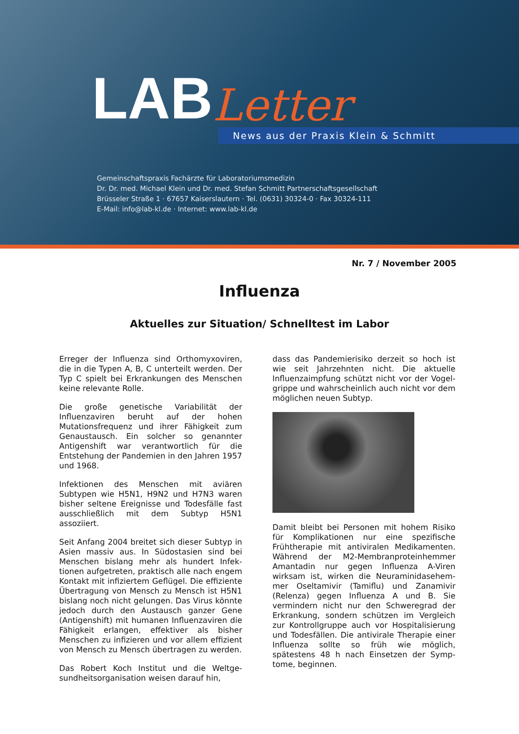LAB Letter
News aus der Praxis Klein & Schmitt
Gemeinschaftspraxis Fachärzte für Laboratoriumsmedizin
Dr. Dr. med. Michael Klein und Dr. med. Stefan Schmitt Partnerschaftsgesellschaft
Brüsseler Straße 1 · 67657 Kaiserslautern · Tel. (0631) 30324-0 · Fax 30324-111
E-Mail: info@lab-kl.de · Internet: www.lab-kl.de
Nr. 7 / November 2005
Influenza
Aktuelles zur Situation/ Schnelltest im Labor
Erreger der Influenza sind Orthomyxoviren, die in die Typen A, B, C unterteilt werden. Der Typ C spielt bei Erkrankungen des Menschen keine relevante Rolle.
Die große genetische Variabilität der Influenzaviren beruht auf der hohen Mutationsfrequenz und ihrer Fähigkeit zum Genaustausch. Ein solcher so genannter Antigenshift war verantwortlich für die Entstehung der Pandemien in den Jahren 1957 und 1968.
Infektionen des Menschen mit aviären Subtypen wie H5N1, H9N2 und H7N3 waren bisher seltene Ereignisse und Todesfälle fast ausschließlich mit dem Subtyp H5N1 assoziiert.
Seit Anfang 2004 breitet sich dieser Subtyp in Asien massiv aus. In Südostasien sind bei Menschen bislang mehr als hundert Infek-tionen aufgetreten, praktisch alle nach engem Kontakt mit infiziertem Geflügel. Die effiziente Übertragung von Mensch zu Mensch ist H5N1 bislang noch nicht gelungen. Das Virus könnte jedoch durch den Austausch ganzer Gene (Antigenshift) mit humanen Influenzaviren die Fähigkeit erlangen, effektiver als bisher Menschen zu infizieren und vor allem effizient von Mensch zu Mensch übertragen zu werden.
Das Robert Koch Institut und die Weltge-sundheitsorganisation weisen darauf hin,
dass das Pandemierisiko derzeit so hoch ist wie seit Jahrzehnten nicht. Die aktuelle Influenzaimpfung schützt nicht vor der Vogel-grippe und wahrscheinlich auch nicht vor dem möglichen neuen Subtyp.
Damit bleibt bei Personen mit hohem Risiko für Komplikationen nur eine spezifische Frühtherapie mit antiviralen Medikamenten. Während der M2-Membranproteinhemmer Amantadin nur gegen Influenza A-Viren wirksam ist, wirken die Neuraminidasehem-mer Oseltamivir (Tamiflu) und Zanamivir (Relenza) gegen Influenza A und B. Sie vermindern nicht nur den Schweregrad der Erkrankung, sondern schützen im Vergleich zur Kontrollgruppe auch vor Hospitalisierung und Todesfällen. Die antivirale Therapie einer Influenza sollte so früh wie möglich, spätestens 48 h nach Einsetzen der Symp-tome, beginnen.